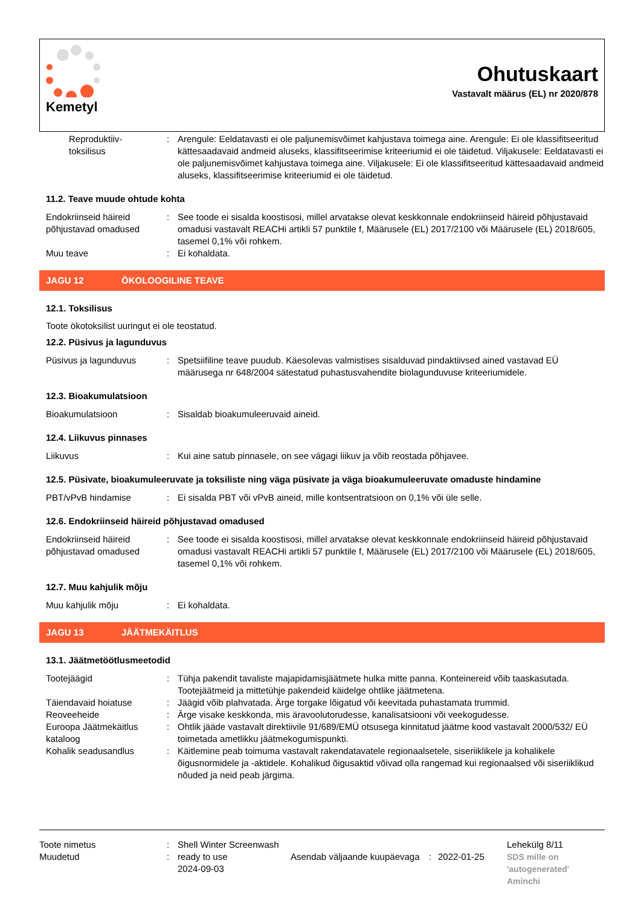Kemetyl
Ohutuskaart
Vastavalt määrus (EL) nr 2020/878
Reproduktiiv-
toksilisus
: Arengule: Eeldatavasti ei ole paljunemisvõimet kahjustava toimega aine. Arengule: Ei ole klassifitseeritud kättesaadavaid andmeid aluseks, klassifitseerimise kriteeriumid ei ole täidetud. Viljakusele: Eeldatavasti ei ole paljunemisvõimet kahjustava toimega aine. Viljakusele: Ei ole klassifitseeritud kättesaadavaid andmeid aluseks, klassifitseerimise kriteeriumid ei ole täidetud.
11.2. Teave muude ohtude kohta
Endokriinseid häireid põhjustavad omadused
: See toode ei sisalda koostisosi, millel arvatakse olevat keskkonnale endokriinseid häireid põhjustavaid omadusi vastavalt REACHi artikli 57 punktile f, Määrusele (EL) 2017/2100 või Määrusele (EL) 2018/605, tasemel 0,1% või rohkem.
Muu teave : Ei kohaldata.
JAGU 12 ÖKOLOOGILINE TEAVE
12.1. Toksilisus
Toote ökotoksilist uuringut ei ole teostatud.
12.2. Püsivus ja lagunduvus
Püsivus ja lagunduvus : Spetsiifiline teave puudub. Käesolevas valmistises sisalduvad pindaktiivsed ained vastavad EÜ määrusega nr 648/2004 sätestatud puhastusvahendite biolagunduvuse kriteeriumidele.
12.3. Bioakumulatsioon
Bioakumulatsioon : Sisaldab bioakumuleeruvaid aineid.
12.4. Liikuvus pinnases
Liikuvus : Kui aine satub pinnasele, on see vägagi liikuv ja võib reostada põhjavee.
12.5. Püsivate, bioakumuleeruvate ja toksiliste ning väga püsivate ja väga bioakumuleeruvate omaduste hindamine
PBT/vPvB hindamise : Ei sisalda PBT või vPvB aineid, mille kontsentratsioon on 0,1% või üle selle.
12.6. Endokriinseid häireid põhjustavad omadused
Endokriinseid häireid põhjustavad omadused
: See toode ei sisalda koostisosi, millel arvatakse olevat keskkonnale endokriinseid häireid põhjustavaid omadusi vastavalt REACHi artikli 57 punktile f, Määrusele (EL) 2017/2100 või Määrusele (EL) 2018/605, tasemel 0,1% või rohkem.
12.7. Muu kahjulik mõju
Muu kahjulik mõju : Ei kohaldata.
JAGU 13 JÄÄTMEKÄITLUS
13.1. Jäätmetöötlusmeetodid
Tootejäägid : Tühja pakendit tavaliste majapidamisjäätmete hulka mitte panna. Konteinereid võib taaskasutada. Tootejäätmeid ja mittetühje pakendeid käidelge ohtlike jäätmetena.
Täiendavaid hoiatuse : Jäägid võib plahvatada. Ärge torgake lõigatud või keevitada puhastamata trummid.
Reoveeheide : Ärge visake keskkonda, mis äravoolutorudesse, kanalisatsiooni või veekogudesse.
Euroopa Jäätmekäitlus kataloog
: Ohtlik jääde vastavalt direktiivile 91/689/EMÜ otsusega kinnitatud jäätme kood vastavalt 2000/532/ EÜ toimetada ametlikku jäätmekogumispunkti.
Kohalik seadusandlus : Käitlemine peab toimuma vastavalt rakendatavatele regionaalsetele, siseriiklikele ja kohalikele õigusnormidele ja -aktidele. Kohalikud õigusaktid võivad olla rangemad kui regionaalsed või siseriiklikud nõuded ja neid peab järgima.
Toote nimetus
Muudetud
:
:
Shell Winter Screenwash ready to use
2024-09-03
Asendab väljaande kuupäevaga
:
2022-01-25 Lehekülg 8/11
SDS mille on
'autogenerated'
Aminchi